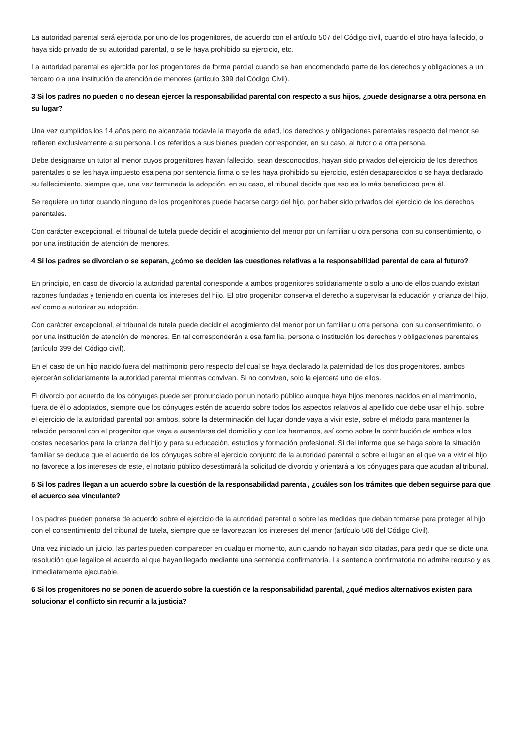La autoridad parental será ejercida por uno de los progenitores, de acuerdo con el artículo 507 del Código civil, cuando el otro haya fallecido, o haya sido privado de su autoridad parental, o se le haya prohibido su ejercicio, etc.
La autoridad parental es ejercida por los progenitores de forma parcial cuando se han encomendado parte de los derechos y obligaciones a un tercero o a una institución de atención de menores (artículo 399 del Código Civil).
3 Si los padres no pueden o no desean ejercer la responsabilidad parental con respecto a sus hijos, ¿puede designarse a otra persona en su lugar?
Una vez cumplidos los 14 años pero no alcanzada todavía la mayoría de edad, los derechos y obligaciones parentales respecto del menor se refieren exclusivamente a su persona. Los referidos a sus bienes pueden corresponder, en su caso, al tutor o a otra persona.
Debe designarse un tutor al menor cuyos progenitores hayan fallecido, sean desconocidos, hayan sido privados del ejercicio de los derechos parentales o se les haya impuesto esa pena por sentencia firma o se les haya prohibido su ejercicio, estén desaparecidos o se haya declarado su fallecimiento, siempre que, una vez terminada la adopción, en su caso, el tribunal decida que eso es lo más beneficioso para él.
Se requiere un tutor cuando ninguno de los progenitores puede hacerse cargo del hijo, por haber sido privados del ejercicio de los derechos parentales.
Con carácter excepcional, el tribunal de tutela puede decidir el acogimiento del menor por un familiar u otra persona, con su consentimiento, o por una institución de atención de menores.
4 Si los padres se divorcian o se separan, ¿cómo se deciden las cuestiones relativas a la responsabilidad parental de cara al futuro?
En principio, en caso de divorcio la autoridad parental corresponde a ambos progenitores solidariamente o solo a uno de ellos cuando existan razones fundadas y teniendo en cuenta los intereses del hijo. El otro progenitor conserva el derecho a supervisar la educación y crianza del hijo, así como a autorizar su adopción.
Con carácter excepcional, el tribunal de tutela puede decidir el acogimiento del menor por un familiar u otra persona, con su consentimiento, o por una institución de atención de menores. En tal corresponderán a esa familia, persona o institución los derechos y obligaciones parentales (artículo 399 del Código civil).
En el caso de un hijo nacido fuera del matrimonio pero respecto del cual se haya declarado la paternidad de los dos progenitores, ambos ejercerán solidariamente la autoridad parental mientras convivan. Si no conviven, solo la ejercerá uno de ellos.
El divorcio por acuerdo de los cónyuges puede ser pronunciado por un notario público aunque haya hijos menores nacidos en el matrimonio, fuera de él o adoptados, siempre que los cónyuges estén de acuerdo sobre todos los aspectos relativos al apellido que debe usar el hijo, sobre el ejercicio de la autoridad parental por ambos, sobre la determinación del lugar donde vaya a vivir este, sobre el método para mantener la relación personal con el progenitor que vaya a ausentarse del domicilio y con los hermanos, así como sobre la contribución de ambos a los costes necesarios para la crianza del hijo y para su educación, estudios y formación profesional. Si del informe que se haga sobre la situación familiar se deduce que el acuerdo de los cónyuges sobre el ejercicio conjunto de la autoridad parental o sobre el lugar en el que va a vivir el hijo no favorece a los intereses de este, el notario público desestimará la solicitud de divorcio y orientará a los cónyuges para que acudan al tribunal.
5 Si los padres llegan a un acuerdo sobre la cuestión de la responsabilidad parental, ¿cuáles son los trámites que deben seguirse para que el acuerdo sea vinculante?
Los padres pueden ponerse de acuerdo sobre el ejercicio de la autoridad parental o sobre las medidas que deban tomarse para proteger al hijo con el consentimiento del tribunal de tutela, siempre que se favorezcan los intereses del menor (artículo 506 del Código Civil).
Una vez iniciado un juicio, las partes pueden comparecer en cualquier momento, aun cuando no hayan sido citadas, para pedir que se dicte una resolución que legalice el acuerdo al que hayan llegado mediante una sentencia confirmatoria. La sentencia confirmatoria no admite recurso y es inmediatamente ejecutable.
6 Si los progenitores no se ponen de acuerdo sobre la cuestión de la responsabilidad parental, ¿qué medios alternativos existen para solucionar el conflicto sin recurrir a la justicia?